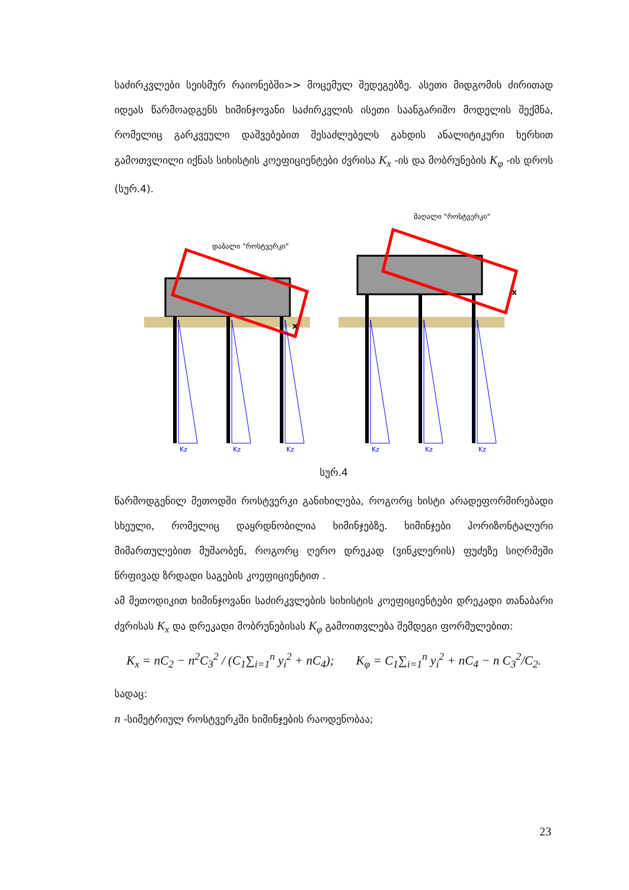საძირკვლები სეისმურ რაიონებში>> მოცემულ შედეგებზე. ასეთი მიდგომის ძირითად იდეას წარმოადგენს ხიმინჯოვანი საძირკვლის ისეთი საანგარიშო მოდელის შექმნა, რომელიც გარკვეული დაშვებებით შესაძლებელს გახდის ანალიტიკური ხერხით გამოთვლილი იქნას სიხისტის კოეფიციენტები ძვრისა K<sub>x</sub> -ის და მობრუნების K<sub>φ</sub> -ის დროს (სურ.4).
x
x
დაბალი "როსტვერკი"
მაღალი "როსტვერკი"
Kz
Kz
Kz
Kz
Kz
Kz
სურ.4
წარმოდგენილ მეთოდში როსტვერკი განიხილება, როგორც ხისტი არადეფორმირებადი სხეული, რომელიც დაყრდნობილია ხიმინჯებზე. ხიმინჯები ჰორიზონტალური მიმართულებით მუშაობენ, როგორც ღერო დრეკად (ვინკლერის) ფუძეზე სიღრმეში წრფივად ზრდადი საგების კოეფიციენტით .
ამ მეთოდიკით ხიმინჯოვანი საძირკვლების სიხისტის კოეფიციენტები დრეკადი თანაბარი ძვრისას K<sub>x</sub> და დრეკადი მობრუნებისას K<sub>φ</sub> გამოითვლება შემდეგი ფორმულებით:
K<sub>x</sub> = nC<sub>2</sub> − n<sup>2</sup>C<sub>3</sub><sup>2</sup> / (C<sub>1</sub>∑<sub>i=1</sub><sup>n</sup> y<sub>i</sub><sup>2</sup> + nC<sub>4</sub>); K<sub>φ</sub> = C<sub>1</sub>∑<sub>i=1</sub><sup>n</sup> y<sub>i</sub><sup>2</sup> + nC<sub>4</sub> − n C<sub>3</sub><sup>2</sup>/C<sub>2</sub>.
სადაც:
n -სიმეტრიულ როსტვერკში ხიმინჯების რაოდენობაა;
23